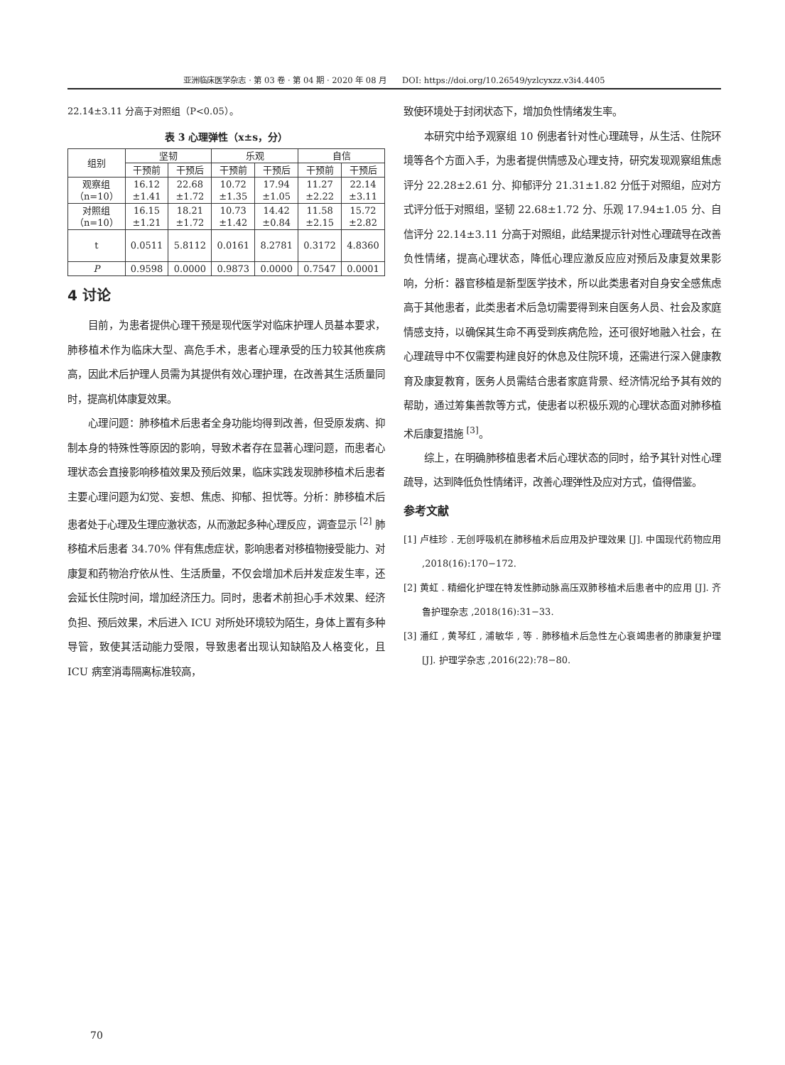亚洲临床医学杂志 · 第 03 卷 · 第 04 期 · 2020 年 08 月 DOI: https://doi.org/10.26549/yzlcyxzz.v3i4.4405
22.14±3.11 分高于对照组（P<0.05）。
表 3 心理弹性（x±s，分）
| 组别 | 坚韧 | | 乐观 | | 自信 | |
| --- | --- | --- | --- | --- | --- | --- |
| | 干预前 | 干预后 | 干预前 | 干预后 | 干预前 | 干预后 |
| 观察组 （n=10） | 16.12 ±1.41 | 22.68 ±1.72 | 10.72 ±1.35 | 17.94 ±1.05 | 11.27 ±2.22 | 22.14 ±3.11 |
| 对照组 （n=10） | 16.15 ±1.21 | 18.21 ±1.72 | 10.73 ±1.42 | 14.42 ±0.84 | 11.58 ±2.15 | 15.72 ±2.82 |
| t | 0.0511 | 5.8112 | 0.0161 | 8.2781 | 0.3172 | 4.8360 |
| P | 0.9598 | 0.0000 | 0.9873 | 0.0000 | 0.7547 | 0.0001 |
4 讨论
目前，为患者提供心理干预是现代医学对临床护理人员基本要求，肺移植术作为临床大型、高危手术，患者心理承受的压力较其他疾病高，因此术后护理人员需为其提供有效心理护理，在改善其生活质量同时，提高机体康复效果。
心理问题：肺移植术后患者全身功能均得到改善，但受原发病、抑制本身的特殊性等原因的影响，导致术者存在显著心理问题，而患者心理状态会直接影响移植效果及预后效果，临床实践发现肺移植术后患者主要心理问题为幻觉、妄想、焦虑、抑郁、担忧等。分析：肺移植术后患者处于心理及生理应激状态，从而激起多种心理反应，调查显示 <sup>[2]</sup> 肺移植术后患者 34.70% 伴有焦虑症状，影响患者对移植物接受能力、对康复和药物治疗依从性、生活质量，不仅会增加术后并发症发生率，还会延长住院时间，增加经济压力。同时，患者术前担心手术效果、经济负担、预后效果，术后进入 ICU 对所处环境较为陌生，身体上置有多种导管，致使其活动能力受限，导致患者出现认知缺陷及人格变化，且 ICU 病室消毒隔离标准较高，
致使环境处于封闭状态下，增加负性情绪发生率。
本研究中给予观察组 10 例患者针对性心理疏导，从生活、住院环境等各个方面入手，为患者提供情感及心理支持，研究发现观察组焦虑评分 22.28±2.61 分、抑郁评分 21.31±1.82 分低于对照组，应对方式评分低于对照组，坚韧 22.68±1.72 分、乐观 17.94±1.05 分、自信评分 22.14±3.11 分高于对照组，此结果提示针对性心理疏导在改善负性情绪，提高心理状态，降低心理应激反应应对预后及康复效果影响，分析：器官移植是新型医学技术，所以此类患者对自身安全感焦虑高于其他患者，此类患者术后急切需要得到来自医务人员、社会及家庭情感支持，以确保其生命不再受到疾病危险，还可很好地融入社会，在心理疏导中不仅需要构建良好的休息及住院环境，还需进行深入健康教育及康复教育，医务人员需结合患者家庭背景、经济情况给予其有效的帮助，通过筹集善款等方式，使患者以积极乐观的心理状态面对肺移植术后康复措施 <sup>[3]</sup>。
综上，在明确肺移植患者术后心理状态的同时，给予其针对性心理疏导，达到降低负性情绪评，改善心理弹性及应对方式，值得借鉴。
参考文献
[1] 卢桂珍 . 无创呼吸机在肺移植术后应用及护理效果 [J]. 中国现代药物应用 ,2018(16):170−172.
[2] 黄虹 . 精细化护理在特发性肺动脉高压双肺移植术后患者中的应用 [J]. 齐鲁护理杂志 ,2018(16):31−33.
[3] 潘红 , 黄琴红 , 浦敏华 , 等 . 肺移植术后急性左心衰竭患者的肺康复护理 [J]. 护理学杂志 ,2016(22):78−80.
70